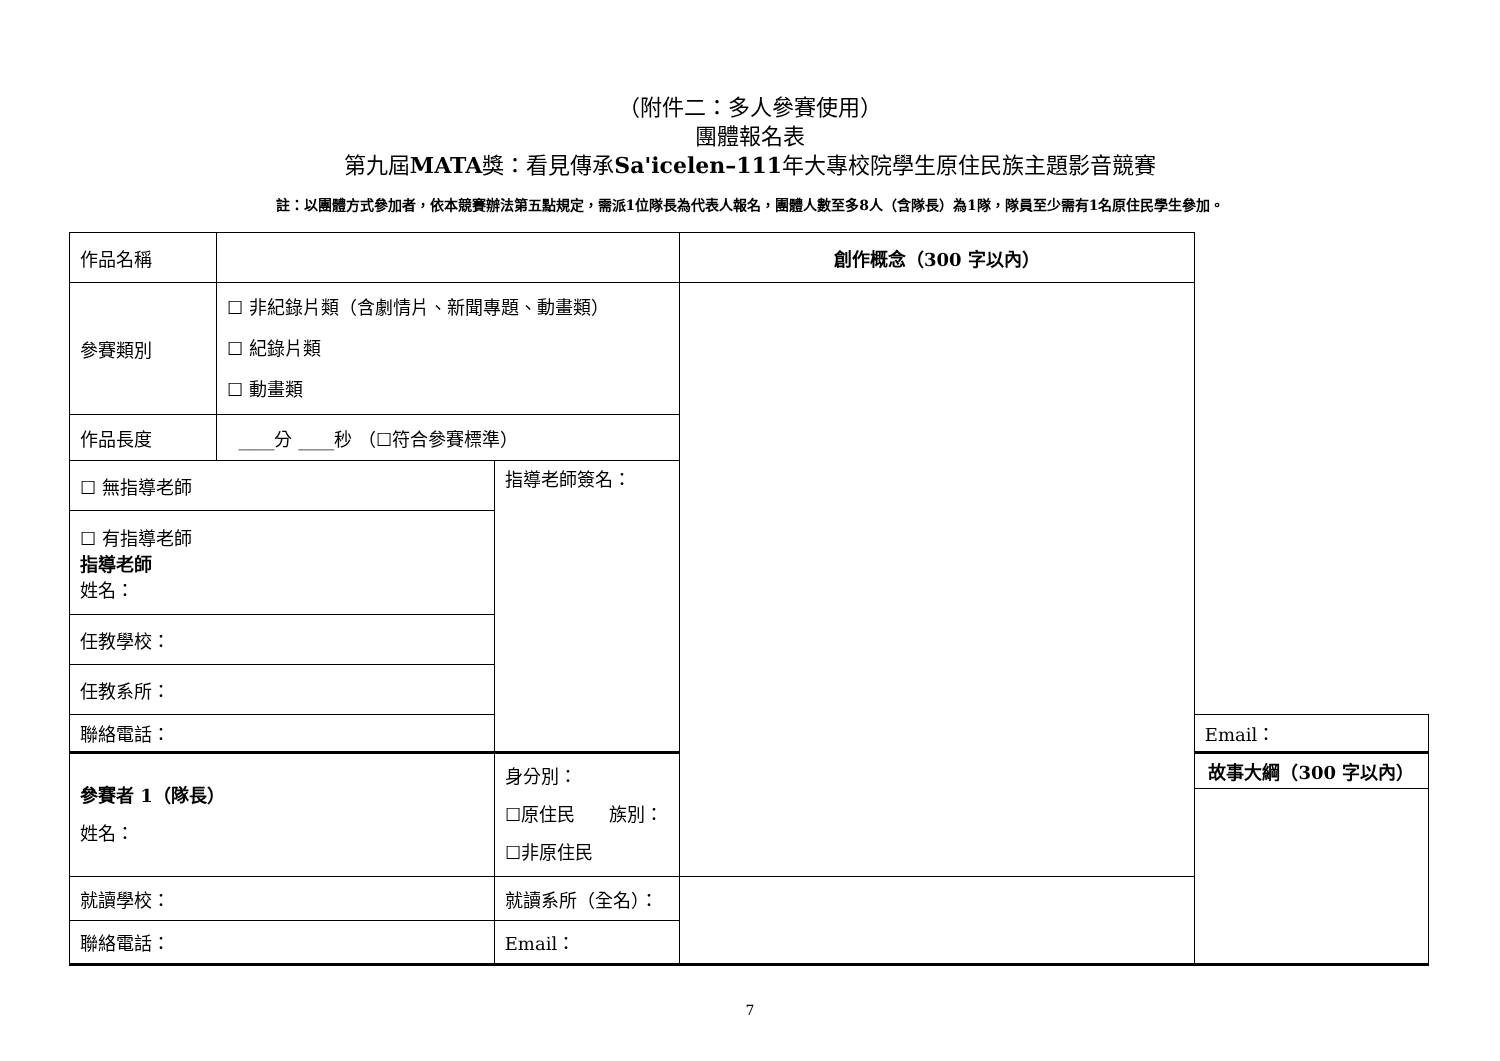（附件二：多人參賽使用）
團體報名表
第九屆MATA獎：看見傳承Sa'icelen–111年大專校院學生原住民族主題影音競賽
註：以團體方式參加者，依本競賽辦法第五點規定，需派1位隊長為代表人報名，團體人數至多8人（含隊長）為1隊，隊員至少需有1名原住民學生參加。
| 作品名稱 | | | 創作概念（300 字以內） | |
| 參賽類別 | ☐ 非紀錄片類（含劇情片、新聞專題、動畫類） ☐ 紀錄片類 ☐ 動畫類 | | | |
| 作品長度 | ____分 ____秒 （☐符合參賽標準） | | | |
| ☐ 無指導老師 | | 指導老師簽名： | | |
| ☐ 有指導老師 指導老師 姓名： | | | | |
| 任教學校： | | | | |
| 任教系所： | | | | |
| 聯絡電話： | | | | Email： |
| 參賽者 1（隊長） 姓名： | | 身分別： ☐原住民 族別： ☐非原住民 | | 故事大綱（300 字以內） |
| 就讀學校： | | 就讀系所（全名）： | | |
| 聯絡電話： | | Email： | | |
7